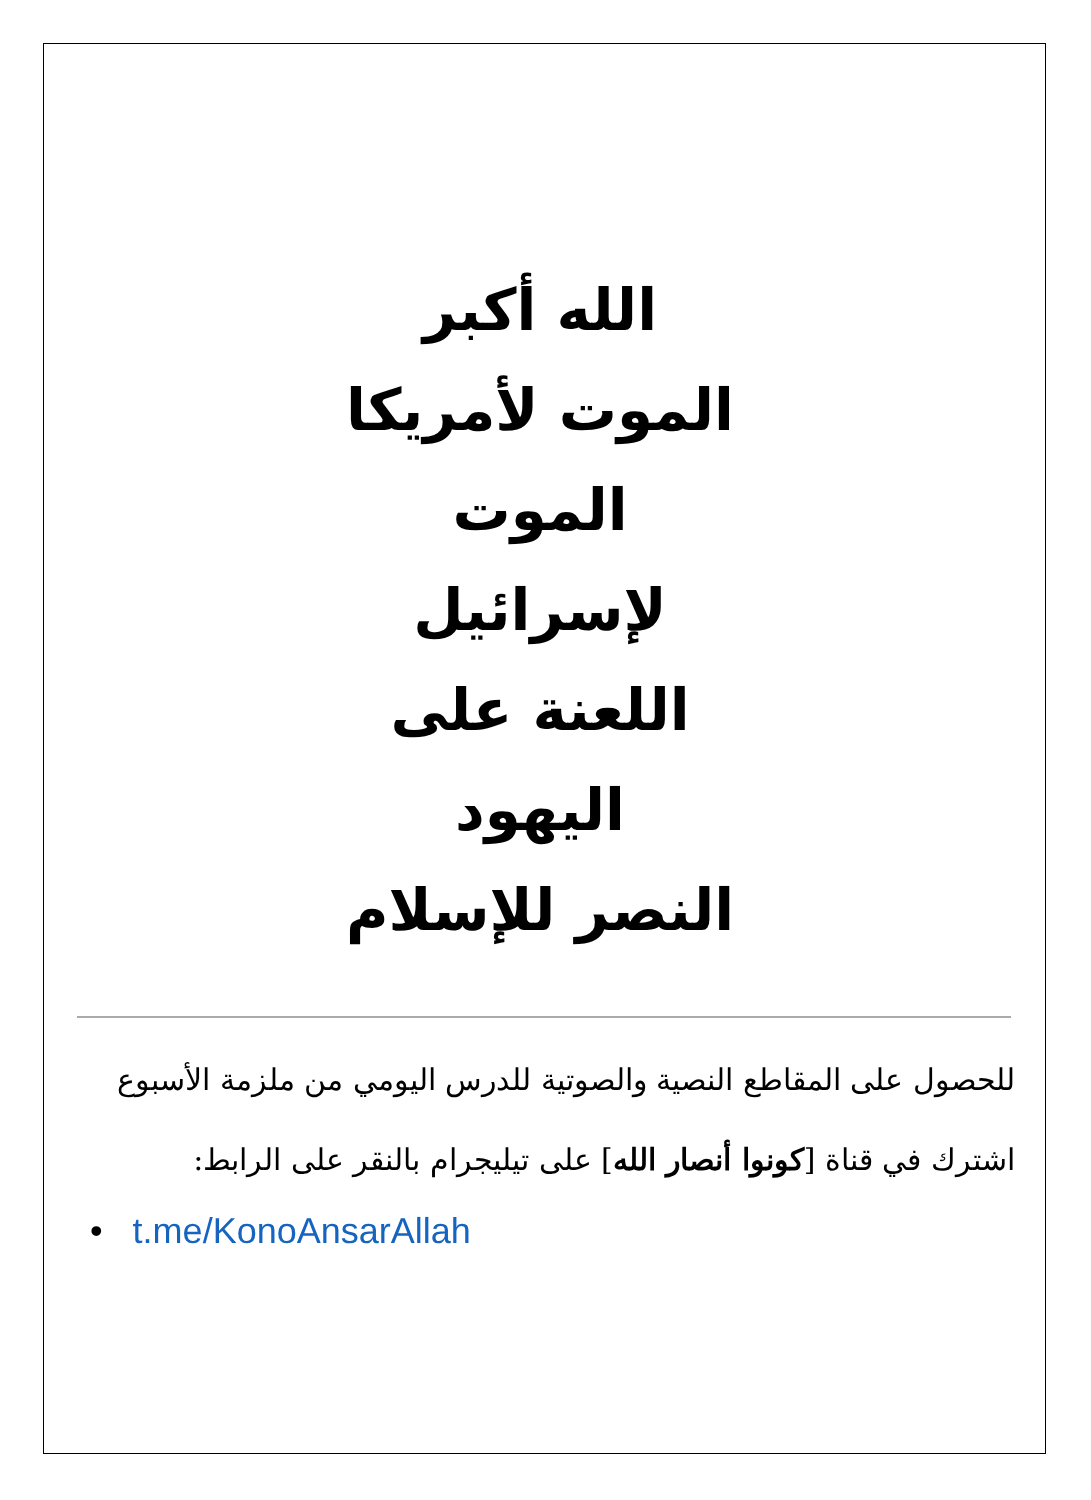الله أكبر
الموت لأمريكا
الموت لإسرائيل
اللعنة على اليهود
النصر للإسلام
للحصول على المقاطع النصية والصوتية للدرس اليومي من ملزمة الأسبوع
اشترك في قناة [كونوا أنصار الله] على تيليجرام بالنقر على الرابط:
• t.me/KonoAnsarAllah